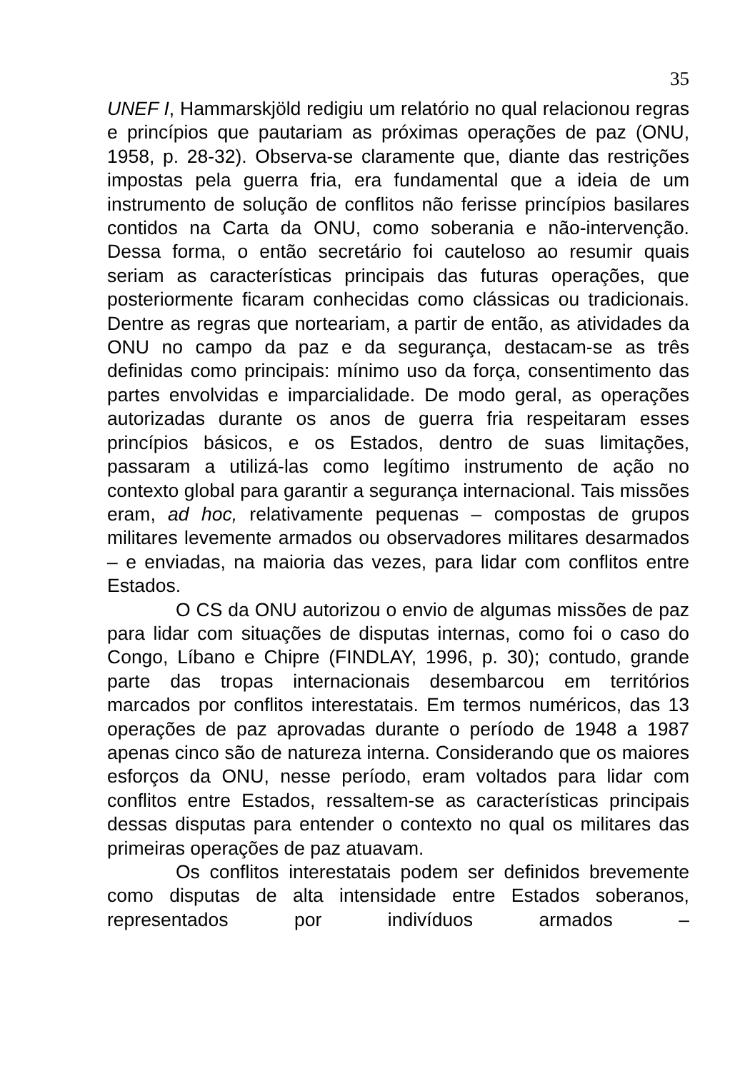35
UNEF I, Hammarskjöld redigiu um relatório no qual relacionou regras e princípios que pautariam as próximas operações de paz (ONU, 1958, p. 28-32). Observa-se claramente que, diante das restrições impostas pela guerra fria, era fundamental que a ideia de um instrumento de solução de conflitos não ferisse princípios basilares contidos na Carta da ONU, como soberania e não-intervenção. Dessa forma, o então secretário foi cauteloso ao resumir quais seriam as características principais das futuras operações, que posteriormente ficaram conhecidas como clássicas ou tradicionais. Dentre as regras que norteariam, a partir de então, as atividades da ONU no campo da paz e da segurança, destacam-se as três definidas como principais: mínimo uso da força, consentimento das partes envolvidas e imparcialidade. De modo geral, as operações autorizadas durante os anos de guerra fria respeitaram esses princípios básicos, e os Estados, dentro de suas limitações, passaram a utilizá-las como legítimo instrumento de ação no contexto global para garantir a segurança internacional. Tais missões eram, ad hoc, relativamente pequenas – compostas de grupos militares levemente armados ou observadores militares desarmados – e enviadas, na maioria das vezes, para lidar com conflitos entre Estados.
O CS da ONU autorizou o envio de algumas missões de paz para lidar com situações de disputas internas, como foi o caso do Congo, Líbano e Chipre (FINDLAY, 1996, p. 30); contudo, grande parte das tropas internacionais desembarcou em territórios marcados por conflitos interestatais. Em termos numéricos, das 13 operações de paz aprovadas durante o período de 1948 a 1987 apenas cinco são de natureza interna. Considerando que os maiores esforços da ONU, nesse período, eram voltados para lidar com conflitos entre Estados, ressaltem-se as características principais dessas disputas para entender o contexto no qual os militares das primeiras operações de paz atuavam.
Os conflitos interestatais podem ser definidos brevemente como disputas de alta intensidade entre Estados soberanos, representados por indivíduos armados –